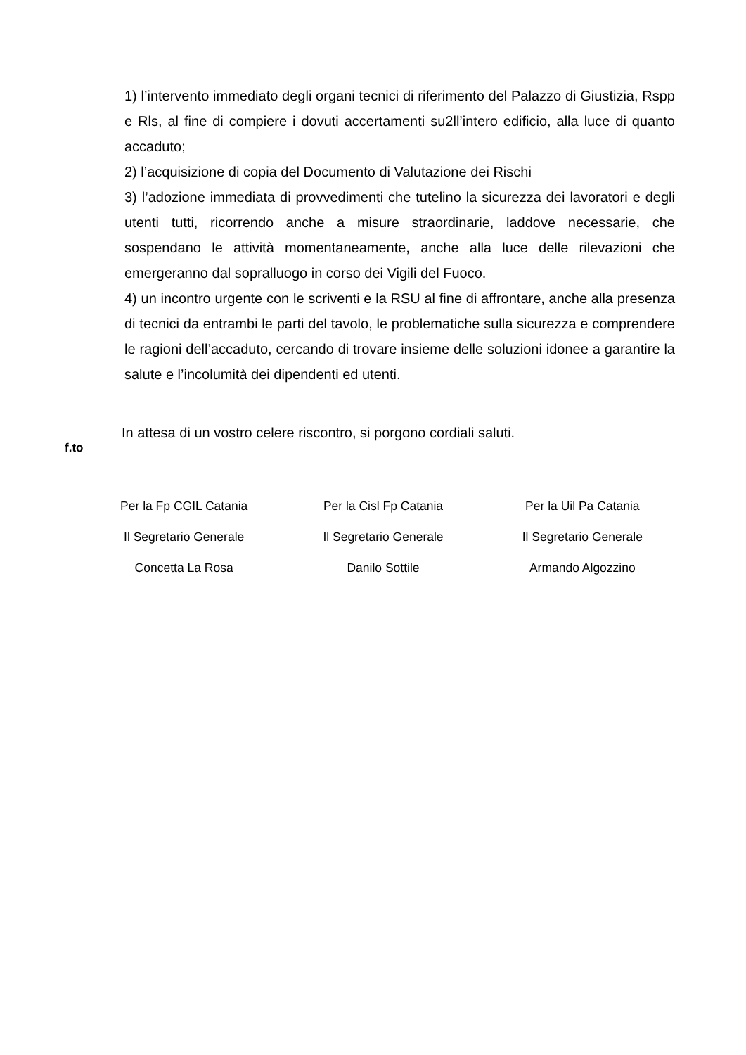1) l’intervento immediato degli organi tecnici di riferimento del Palazzo di Giustizia, Rspp e Rls, al fine di compiere i dovuti accertamenti su2ll’intero edificio, alla luce di quanto accaduto;
2) l’acquisizione di copia del Documento di Valutazione dei Rischi
3) l’adozione immediata di provvedimenti che tutelino la sicurezza dei lavoratori e degli utenti tutti, ricorrendo anche a misure straordinarie, laddove necessarie, che sospendano le attività momentaneamente, anche alla luce delle rilevazioni che emergeranno dal sopralluogo in corso dei Vigili del Fuoco.
4) un incontro urgente con le scriventi e la RSU al fine di affrontare, anche alla presenza di tecnici da entrambi le parti del tavolo, le problematiche sulla sicurezza e comprendere le ragioni dell’accaduto, cercando di trovare insieme delle soluzioni idonee a garantire la salute e l’incolumità dei dipendenti ed utenti.
In attesa di un vostro celere riscontro, si porgono cordiali saluti.
f.to
Per la Fp CGIL Catania
Il Segretario Generale
Concetta La Rosa
Per la Cisl Fp Catania
Il Segretario Generale
Danilo Sottile
Per la Uil Pa Catania
Il Segretario Generale
Armando Algozzino